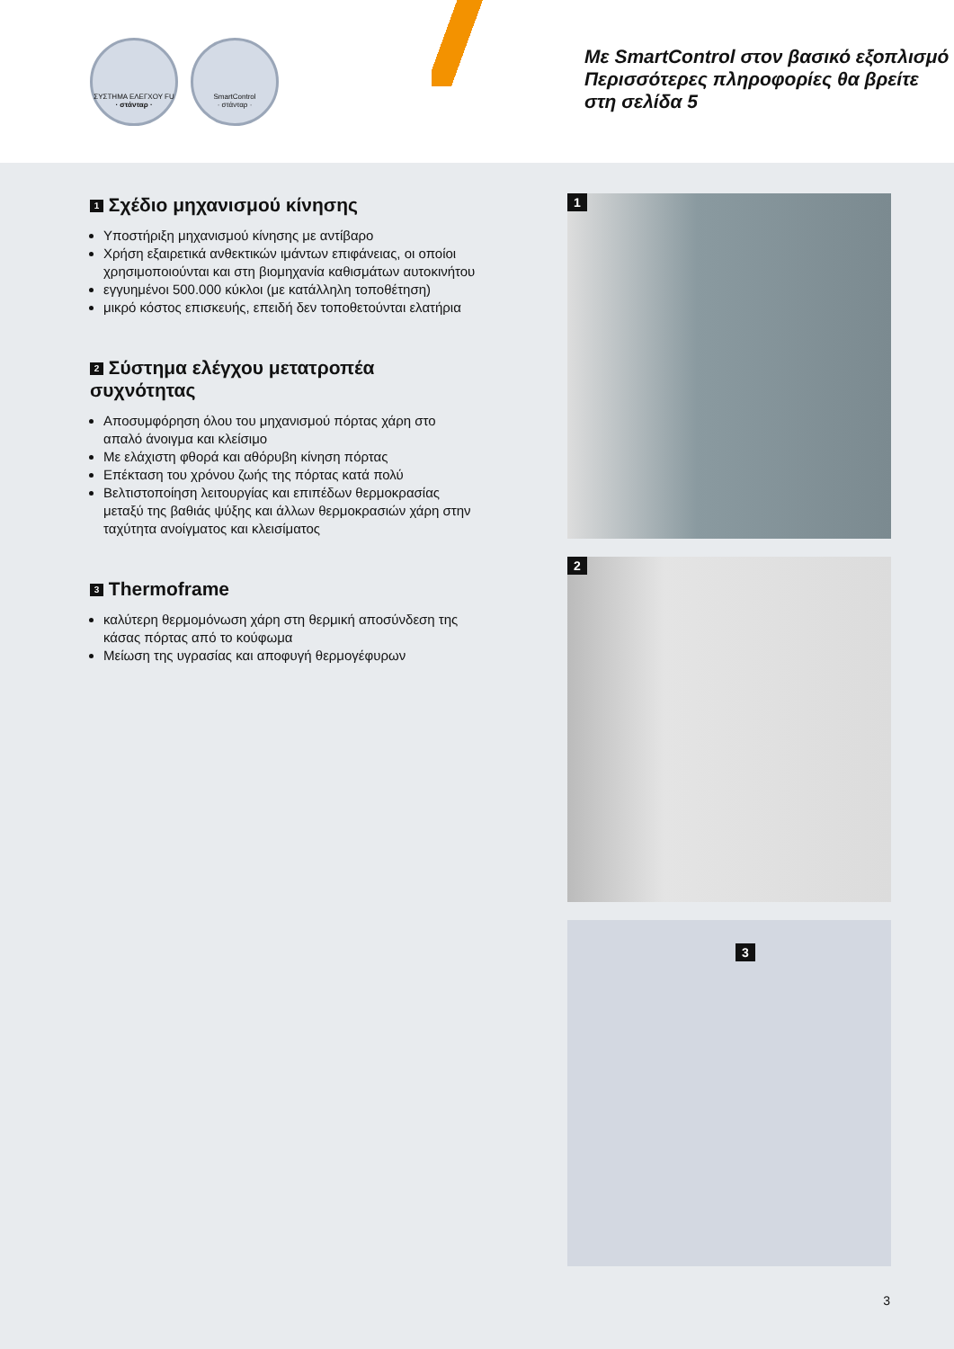ΣΥΣΤΗΜΑ ΕΛΕΓΧΟΥ FU
· στάνταρ ·
SmartControl
· στάνταρ ·
Με SmartControl στον βασικό εξοπλισμό
Περισσότερες πληροφορίες θα βρείτε
στη σελίδα 5
1 Σχέδιο μηχανισμού κίνησης
Υποστήριξη μηχανισμού κίνησης με αντίβαρο
Χρήση εξαιρετικά ανθεκτικών ιμάντων επιφάνειας, οι οποίοι χρησιμοποιούνται και στη βιομηχανία καθισμάτων αυτοκινήτου
εγγυημένοι 500.000 κύκλοι (με κατάλληλη τοποθέτηση)
μικρό κόστος επισκευής, επειδή δεν τοποθετούνται ελατήρια
2 Σύστημα ελέγχου μετατροπέα συχνότητας
Αποσυμφόρηση όλου του μηχανισμού πόρτας χάρη στο απαλό άνοιγμα και κλείσιμο
Με ελάχιστη φθορά και αθόρυβη κίνηση πόρτας
Επέκταση του χρόνου ζωής της πόρτας κατά πολύ
Βελτιστοποίηση λειτουργίας και επιπέδων θερμοκρασίας μεταξύ της βαθιάς ψύξης και άλλων θερμοκρασιών χάρη στην ταχύτητα ανοίγματος και κλεισίματος
3 Thermoframe
καλύτερη θερμομόνωση χάρη στη θερμική αποσύνδεση της κάσας πόρτας από το κούφωμα
Μείωση της υγρασίας και αποφυγή θερμογέφυρων
1
2
3
3